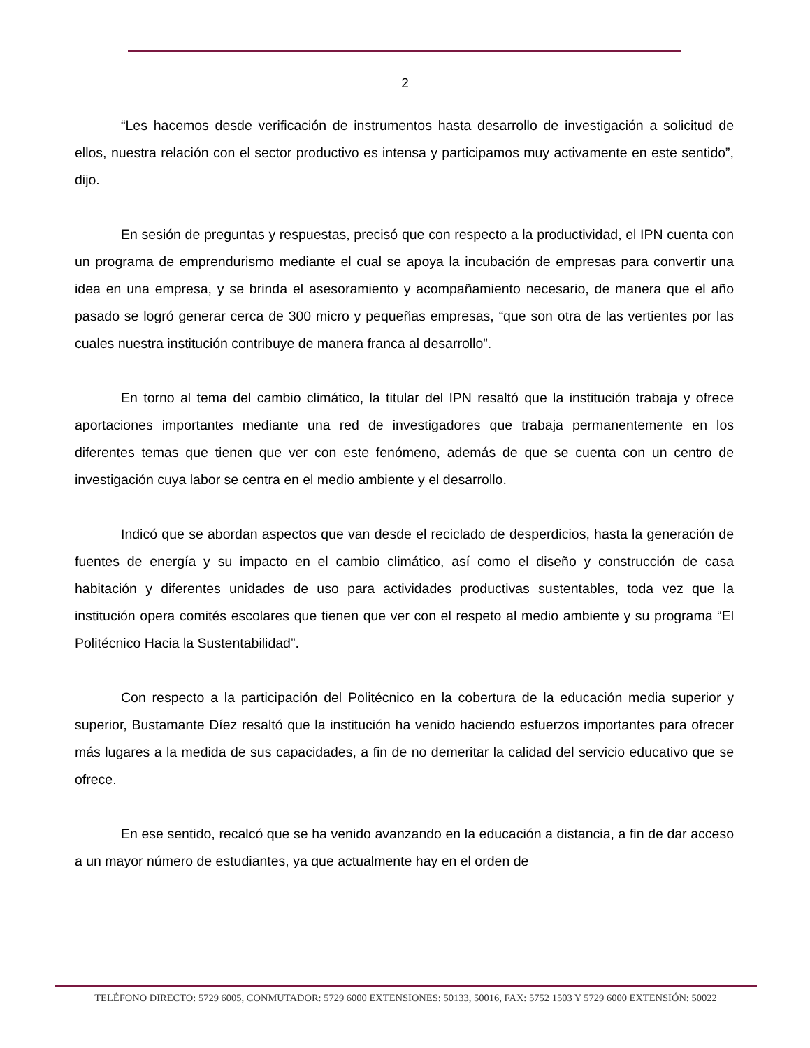2
“Les hacemos desde verificación de instrumentos hasta desarrollo de investigación a solicitud de ellos, nuestra relación con el sector productivo es intensa y participamos muy activamente en este sentido”, dijo.
En sesión de preguntas y respuestas, precisó que con respecto a la productividad, el IPN cuenta con un programa de emprendurismo mediante el cual se apoya la incubación de empresas para convertir una idea en una empresa, y se brinda el asesoramiento y acompañamiento necesario, de manera que el año pasado se logró generar cerca de 300 micro y pequeñas empresas, “que son otra de las vertientes por las cuales nuestra institución contribuye de manera franca al desarrollo”.
En torno al tema del cambio climático, la titular del IPN resaltó que la institución trabaja y ofrece aportaciones importantes mediante una red de investigadores que trabaja permanentemente en los diferentes temas que tienen que ver con este fenómeno, además de que se cuenta con un centro de investigación cuya labor se centra en el medio ambiente y el desarrollo.
Indicó que se abordan aspectos que van desde el reciclado de desperdicios, hasta la generación de fuentes de energía y su impacto en el cambio climático, así como el diseño y construcción de casa habitación y diferentes unidades de uso para actividades productivas sustentables, toda vez que la institución opera comités escolares que tienen que ver con el respeto al medio ambiente y su programa “El Politécnico Hacia la Sustentabilidad”.
Con respecto a la participación del Politécnico en la cobertura de la educación media superior y superior, Bustamante Díez resaltó que la institución ha venido haciendo esfuerzos importantes para ofrecer más lugares a la medida de sus capacidades, a fin de no demeritar la calidad del servicio educativo que se ofrece.
En ese sentido, recalcó que se ha venido avanzando en la educación a distancia, a fin de dar acceso a un mayor número de estudiantes, ya que actualmente hay en el orden de
TELÉFONO DIRECTO: 5729 6005, CONMUTADOR: 5729 6000 EXTENSIONES: 50133, 50016, FAX: 5752 1503 Y 5729 6000 EXTENSIÓN: 50022